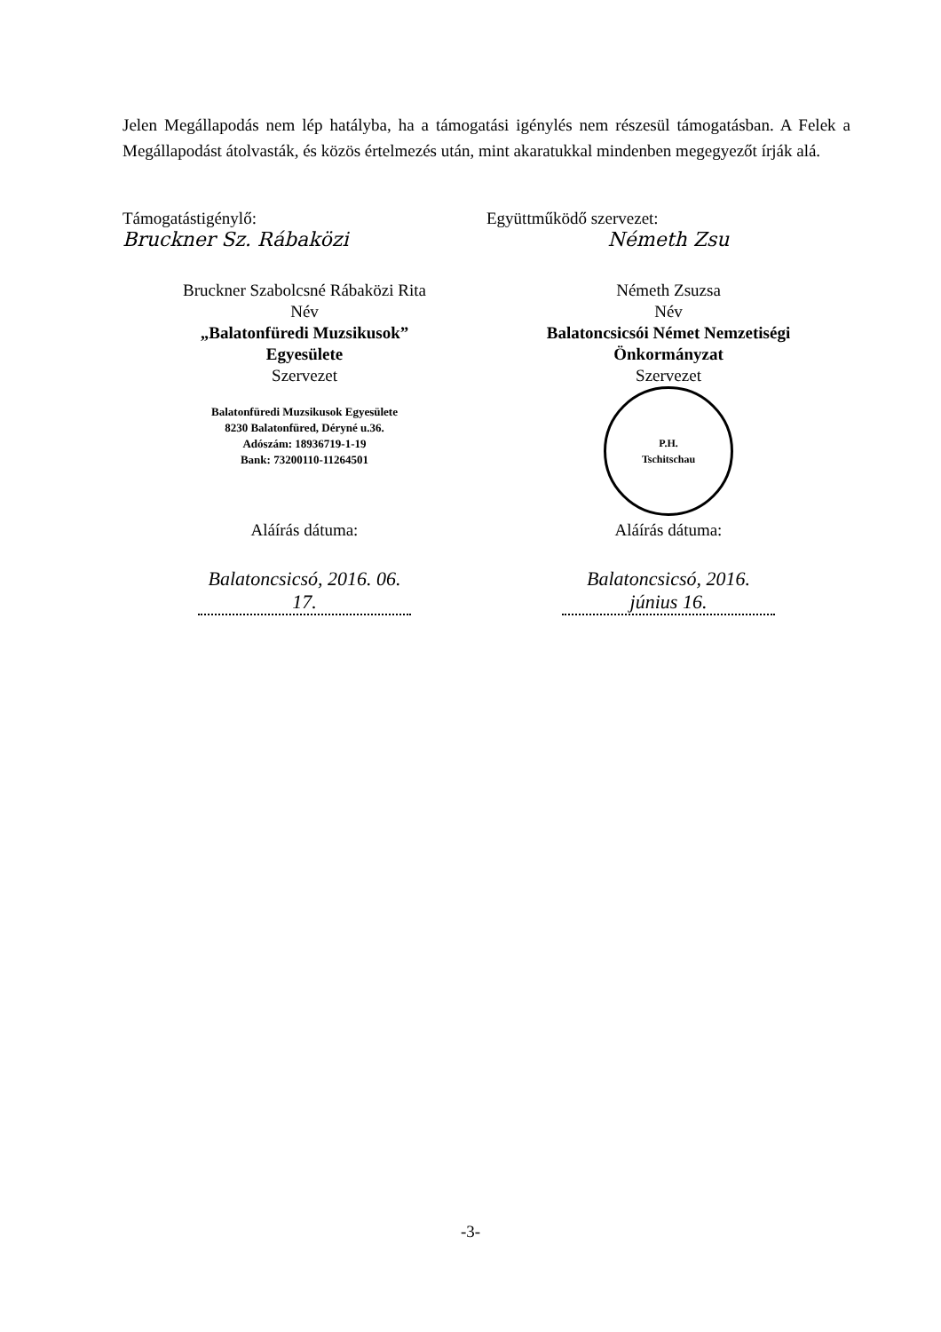Jelen Megállapodás nem lép hatályba, ha a támogatási igénylés nem részesül támogatásban. A Felek a Megállapodást átolvasták, és közös értelmezés után, mint akaratukkal mindenben megegyezőt írják alá.
Támogatástigénylő:
Bruckner Sz. Rábaközi
Bruckner Szabolcsné Rábaközi Rita
Név
„Balatonfüredi Muzsikusok”
Egyesülete
Szervezet
Balatonfüredi Muzsikusok Egyesülete
8230 Balatonfüred, Déryné u.36.
Adószám: 18936719-1-19
Bank: 73200110-11264501
Aláírás dátuma:
Balatoncsicsó, 2016. 06. 17.
Együttműködő szervezet:
Németh Zsu
Németh Zsuzsa
Név
Balatoncsicsói Német Nemzetiségi
Önkormányzat
Szervezet
P.H.
Tschitschau
Aláírás dátuma:
Balatoncsicsó, 2016. június 16.
-3-